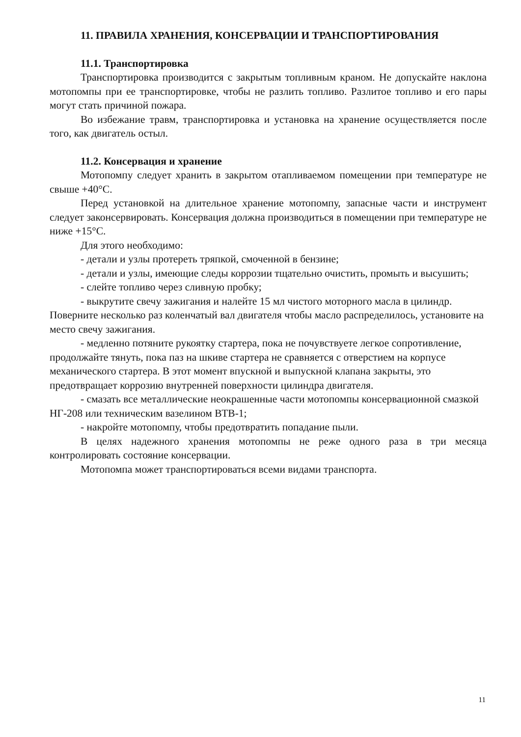11. ПРАВИЛА ХРАНЕНИЯ, КОНСЕРВАЦИИ И ТРАНСПОРТИРОВАНИЯ
11.1. Транспортировка
Транспортировка производится с закрытым топливным краном. Не допускайте наклона мотопомпы при ее транспортировке, чтобы не разлить топливо. Разлитое топливо и его пары могут стать причиной пожара.
Во избежание травм, транспортировка и установка на хранение осуществляется после того, как двигатель остыл.
11.2. Консервация и хранение
Мотопомпу следует хранить в закрытом отапливаемом помещении при температуре не свыше +40°С.
Перед установкой на длительное хранение мотопомпу, запасные части и инструмент следует законсервировать. Консервация должна производиться в помещении при температуре не ниже +15°С.
Для этого необходимо:
- детали и узлы протереть тряпкой, смоченной в бензине;
- детали и узлы, имеющие следы коррозии тщательно очистить, промыть и высушить;
- слейте топливо через сливную пробку;
- выкрутите свечу зажигания и налейте 15 мл чистого моторного масла в цилиндр. Поверните несколько раз коленчатый вал двигателя чтобы масло распределилось, установите на место свечу зажигания.
- медленно потяните рукоятку стартера, пока не почувствуете легкое сопротивление, продолжайте тянуть, пока паз на шкиве стартера не сравняется с отверстием на корпусе механического стартера. В этот момент впускной и выпускной клапана закрыты, это предотвращает коррозию внутренней поверхности цилиндра двигателя.
- смазать все металлические неокрашенные части мотопомпы консервационной смазкой НГ-208 или техническим вазелином ВТВ-1;
- накройте мотопомпу, чтобы предотвратить попадание пыли.
В целях надежного хранения мотопомпы не реже одного раза в три месяца контролировать состояние консервации.
Мотопомпа может транспортироваться всеми видами транспорта.
11